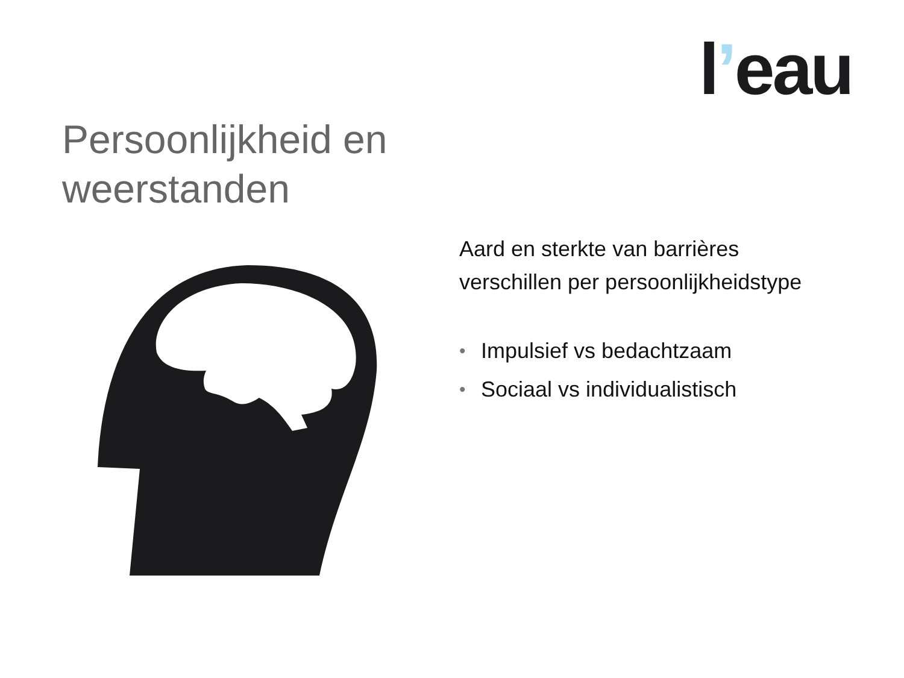l’eau
Persoonlijkheid en
weerstanden
Aard en sterkte van barrières
verschillen per persoonlijkheidstype
• Impulsief vs bedachtzaam
• Sociaal vs individualistisch